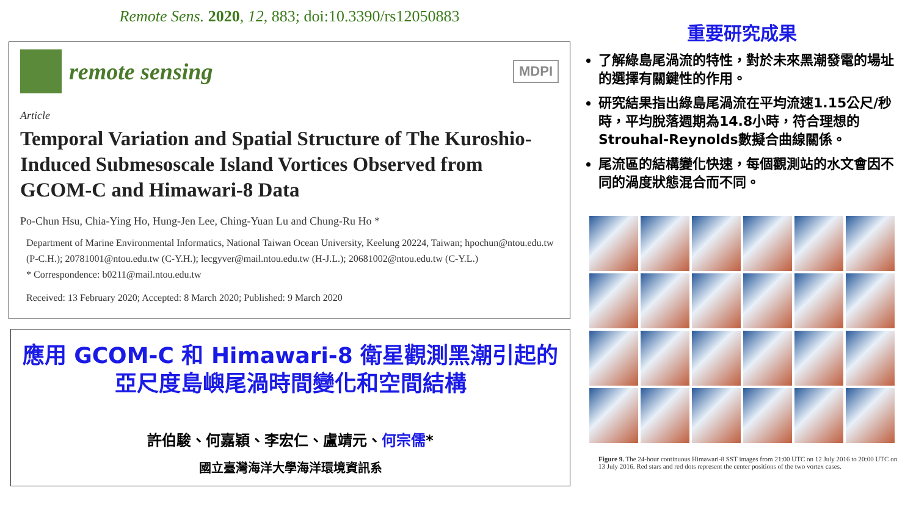Remote Sens. 2020, 12, 883; doi:10.3390/rs12050883
remote sensing
MDPI
Article
Temporal Variation and Spatial Structure of The Kuroshio-Induced Submesoscale Island Vortices Observed from GCOM-C and Himawari-8 Data
Po-Chun Hsu, Chia-Ying Ho, Hung-Jen Lee, Ching-Yuan Lu and Chung-Ru Ho *
Department of Marine Environmental Informatics, National Taiwan Ocean University, Keelung 20224, Taiwan; hpochun@ntou.edu.tw (P-C.H.); 20781001@ntou.edu.tw (C-Y.H.); lecgyver@mail.ntou.edu.tw (H-J.L.); 20681002@ntou.edu.tw (C-Y.L.)
* Correspondence: b0211@mail.ntou.edu.tw
Received: 13 February 2020; Accepted: 8 March 2020; Published: 9 March 2020
應用 GCOM-C 和 Himawari-8 衛星觀測黑潮引起的
亞尺度島嶼尾渦時間變化和空間結構
許伯駿、何嘉穎、李宏仁、盧靖元、何宗儒*
國立臺灣海洋大學海洋環境資訊系
重要研究成果
了解綠島尾渦流的特性，對於未來黑潮發電的場址的選擇有關鍵性的作用。
研究結果指出綠島尾渦流在平均流速1.15公尺/秒時，平均脫落週期為14.8小時，符合理想的Strouhal-Reynolds數擬合曲線關係。
尾流區的結構變化快速，每個觀測站的水文會因不同的渦度狀態混合而不同。
Figure 9. The 24-hour continuous Himawari-8 SST images from 21:00 UTC on 12 July 2016 to 20:00 UTC on 13 July 2016. Red stars and red dots represent the center positions of the two vortex cases.